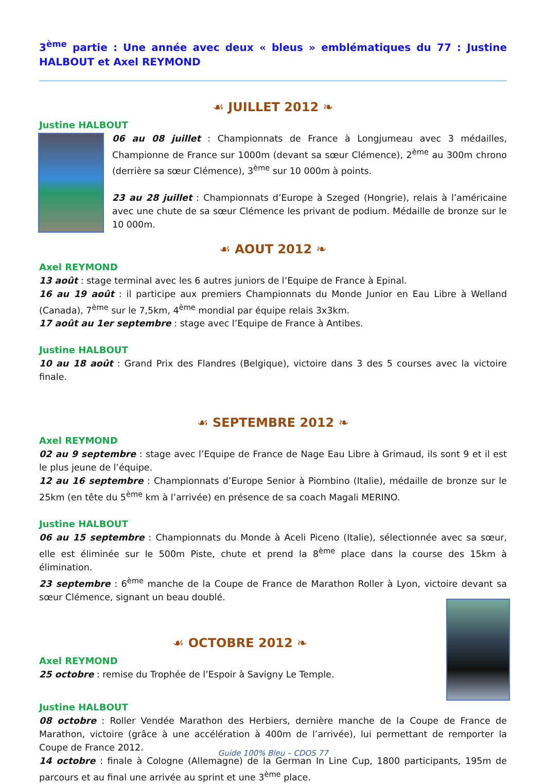3<sup>ème</sup> partie : Une année avec deux « bleus » emblématiques du 77 : Justine HALBOUT et Axel REYMOND
☙ JUILLET 2012 ❧
Justine HALBOUT
06 au 08 juillet : Championnats de France à Longjumeau avec 3 médailles, Championne de France sur 1000m (devant sa sœur Clémence), 2<sup>ème</sup> au 300m chrono (derrière sa sœur Clémence), 3<sup>ème</sup> sur 10 000m à points.
23 au 28 juillet : Championnats d’Europe à Szeged (Hongrie), relais à l’américaine avec une chute de sa sœur Clémence les privant de podium. Médaille de bronze sur le 10 000m.
☙ AOUT 2012 ❧
Axel REYMOND
13 août : stage terminal avec les 6 autres juniors de l’Equipe de France à Epinal.
16 au 19 août : il participe aux premiers Championnats du Monde Junior en Eau Libre à Welland (Canada), 7<sup>ème</sup> sur le 7,5km, 4<sup>ème</sup> mondial par équipe relais 3x3km.
17 août au 1er septembre : stage avec l’Equipe de France à Antibes.
Justine HALBOUT
10 au 18 août : Grand Prix des Flandres (Belgique), victoire dans 3 des 5 courses avec la victoire finale.
☙ SEPTEMBRE 2012 ❧
Axel REYMOND
02 au 9 septembre : stage avec l’Equipe de France de Nage Eau Libre à Grimaud, ils sont 9 et il est le plus jeune de l’équipe.
12 au 16 septembre : Championnats d’Europe Senior à Piombino (Italie), médaille de bronze sur le 25km (en tête du 5<sup>ème</sup> km à l’arrivée) en présence de sa coach Magali MERINO.
Justine HALBOUT
06 au 15 septembre : Championnats du Monde à Aceli Piceno (Italie), sélectionnée avec sa sœur, elle est éliminée sur le 500m Piste, chute et prend la 8<sup>ème</sup> place dans la course des 15km à élimination.
23 septembre : 6<sup>ème</sup> manche de la Coupe de France de Marathon Roller à Lyon, victoire devant sa sœur Clémence, signant un beau doublé.
☙ OCTOBRE 2012 ❧
Axel REYMOND
25 octobre : remise du Trophée de l’Espoir à Savigny Le Temple.
Justine HALBOUT
08 octobre : Roller Vendée Marathon des Herbiers, dernière manche de la Coupe de France de Marathon, victoire (grâce à une accélération à 400m de l’arrivée), lui permettant de remporter la Coupe de France 2012.
14 octobre : finale à Cologne (Allemagne) de la German In Line Cup, 1800 participants, 195m de parcours et au final une arrivée au sprint et une 3<sup>ème</sup> place.
Guide 100% Bleu – CDOS 77